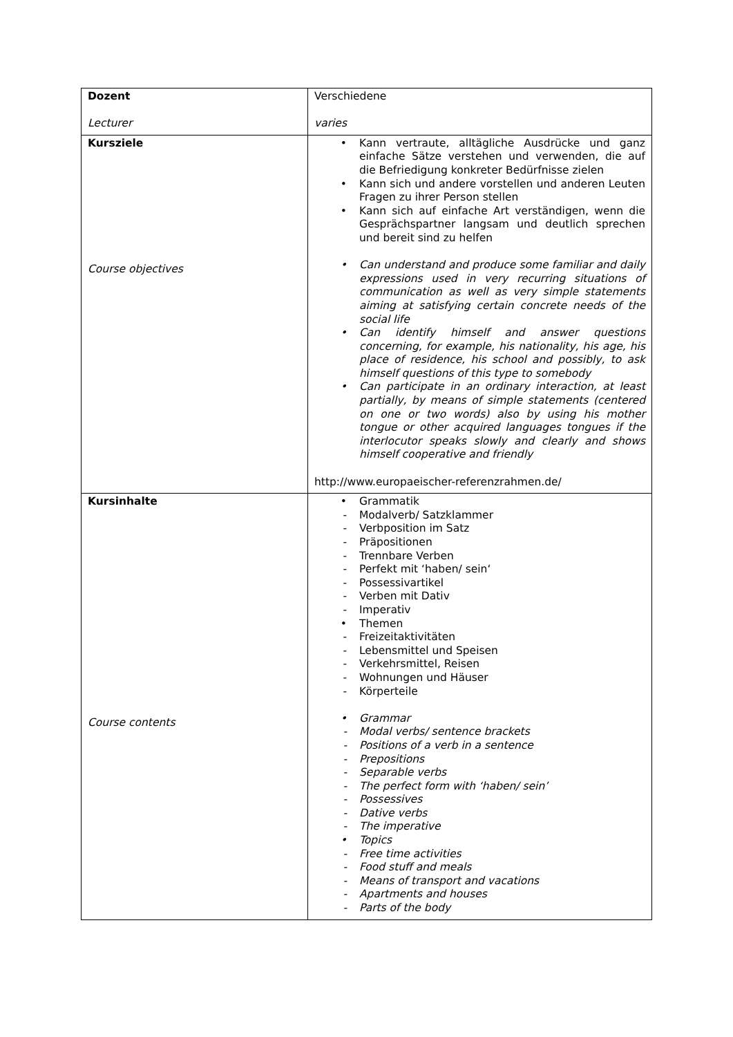| Dozent Lecturer | Verschiedene varies |
| Kursziele Course objectives | • Kann vertraute, alltägliche Ausdrücke und ganz einfache Sätze verstehen und verwenden, die auf die Befriedigung konkreter Bedürfnisse zielen • Kann sich und andere vorstellen und anderen Leuten Fragen zu ihrer Person stellen • Kann sich auf einfache Art verständigen, wenn die Gesprächspartner langsam und deutlich sprechen und bereit sind zu helfen • Can understand and produce some familiar and daily expressions used in very recurring situations of communication as well as very simple statements aiming at satisfying certain concrete needs of the social life • Can identify himself and answer questions concerning, for example, his nationality, his age, his place of residence, his school and possibly, to ask himself questions of this type to somebody • Can participate in an ordinary interaction, at least partially, by means of simple statements (centered on one or two words) also by using his mother tongue or other acquired languages tongues if the interlocutor speaks slowly and clearly and shows himself cooperative and friendly http://www.europaeischer-referenzrahmen.de/ |
| Kursinhalte Course contents | • Grammatik - Modalverb/ Satzklammer - Verbposition im Satz - Präpositionen - Trennbare Verben - Perfekt mit ‘haben/ sein‘ - Possessivartikel - Verben mit Dativ - Imperativ • Themen - Freizeitaktivitäten - Lebensmittel und Speisen - Verkehrsmittel, Reisen - Wohnungen und Häuser - Körperteile • Grammar - Modal verbs/ sentence brackets - Positions of a verb in a sentence - Prepositions - Separable verbs - The perfect form with ‘haben/ sein’ - Possessives - Dative verbs - The imperative • Topics - Free time activities - Food stuff and meals - Means of transport and vacations - Apartments and houses - Parts of the body |